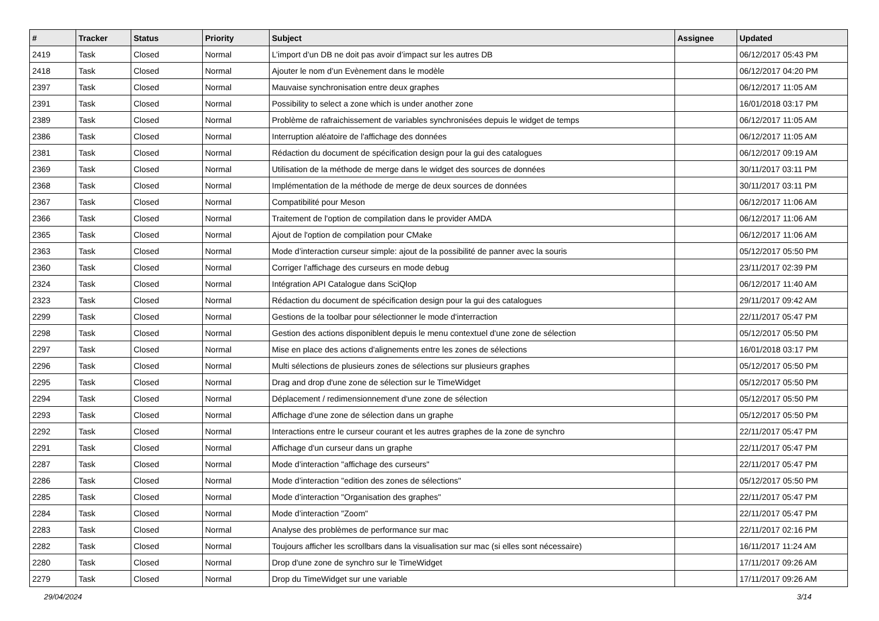| # | Tracker | Status | Priority | Subject | Assignee | Updated |
| --- | --- | --- | --- | --- | --- | --- |
| 2419 | Task | Closed | Normal | L’import d’un DB ne doit pas avoir d’impact sur les autres DB | | 06/12/2017 05:43 PM |
| 2418 | Task | Closed | Normal | Ajouter le nom d’un Evènement dans le modèle | | 06/12/2017 04:20 PM |
| 2397 | Task | Closed | Normal | Mauvaise synchronisation entre deux graphes | | 06/12/2017 11:05 AM |
| 2391 | Task | Closed | Normal | Possibility to select a zone which is under another zone | | 16/01/2018 03:17 PM |
| 2389 | Task | Closed | Normal | Problème de rafraichissement de variables synchronisées depuis le widget de temps | | 06/12/2017 11:05 AM |
| 2386 | Task | Closed | Normal | Interruption aléatoire de l'affichage des données | | 06/12/2017 11:05 AM |
| 2381 | Task | Closed | Normal | Rédaction du document de spécification design pour la gui des catalogues | | 06/12/2017 09:19 AM |
| 2369 | Task | Closed | Normal | Utilisation de la méthode de merge dans le widget des sources de données | | 30/11/2017 03:11 PM |
| 2368 | Task | Closed | Normal | Implémentation de la méthode de merge de deux sources de données | | 30/11/2017 03:11 PM |
| 2367 | Task | Closed | Normal | Compatibilité pour Meson | | 06/12/2017 11:06 AM |
| 2366 | Task | Closed | Normal | Traitement de l'option de compilation dans le provider AMDA | | 06/12/2017 11:06 AM |
| 2365 | Task | Closed | Normal | Ajout de l'option de compilation pour CMake | | 06/12/2017 11:06 AM |
| 2363 | Task | Closed | Normal | Mode d’interaction curseur simple: ajout de la possibilité de panner avec la souris | | 05/12/2017 05:50 PM |
| 2360 | Task | Closed | Normal | Corriger l'affichage des curseurs en mode debug | | 23/11/2017 02:39 PM |
| 2324 | Task | Closed | Normal | Intégration API Catalogue dans SciQlop | | 06/12/2017 11:40 AM |
| 2323 | Task | Closed | Normal | Rédaction du document de spécification design pour la gui des catalogues | | 29/11/2017 09:42 AM |
| 2299 | Task | Closed | Normal | Gestions de la toolbar pour sélectionner le mode d'interraction | | 22/11/2017 05:47 PM |
| 2298 | Task | Closed | Normal | Gestion des actions disponiblent depuis le menu contextuel d'une zone de sélection | | 05/12/2017 05:50 PM |
| 2297 | Task | Closed | Normal | Mise en place des actions d'alignements entre les zones de sélections | | 16/01/2018 03:17 PM |
| 2296 | Task | Closed | Normal | Multi sélections de plusieurs zones de sélections sur plusieurs graphes | | 05/12/2017 05:50 PM |
| 2295 | Task | Closed | Normal | Drag and drop d'une zone de sélection sur le TimeWidget | | 05/12/2017 05:50 PM |
| 2294 | Task | Closed | Normal | Déplacement / redimensionnement d'une zone de sélection | | 05/12/2017 05:50 PM |
| 2293 | Task | Closed | Normal | Affichage d'une zone de sélection dans un graphe | | 05/12/2017 05:50 PM |
| 2292 | Task | Closed | Normal | Interactions entre le curseur courant et les autres graphes de la zone de synchro | | 22/11/2017 05:47 PM |
| 2291 | Task | Closed | Normal | Affichage d'un curseur dans un graphe | | 22/11/2017 05:47 PM |
| 2287 | Task | Closed | Normal | Mode d’interaction "affichage des curseurs" | | 22/11/2017 05:47 PM |
| 2286 | Task | Closed | Normal | Mode d’interaction "edition des zones de sélections" | | 05/12/2017 05:50 PM |
| 2285 | Task | Closed | Normal | Mode d’interaction "Organisation des graphes" | | 22/11/2017 05:47 PM |
| 2284 | Task | Closed | Normal | Mode d’interaction "Zoom" | | 22/11/2017 05:47 PM |
| 2283 | Task | Closed | Normal | Analyse des problèmes de performance sur mac | | 22/11/2017 02:16 PM |
| 2282 | Task | Closed | Normal | Toujours afficher les scrollbars dans la visualisation sur mac (si elles sont nécessaire) | | 16/11/2017 11:24 AM |
| 2280 | Task | Closed | Normal | Drop d'une zone de synchro sur le TimeWidget | | 17/11/2017 09:26 AM |
| 2279 | Task | Closed | Normal | Drop du TimeWidget sur une variable | | 17/11/2017 09:26 AM |
29/04/2024 3/14